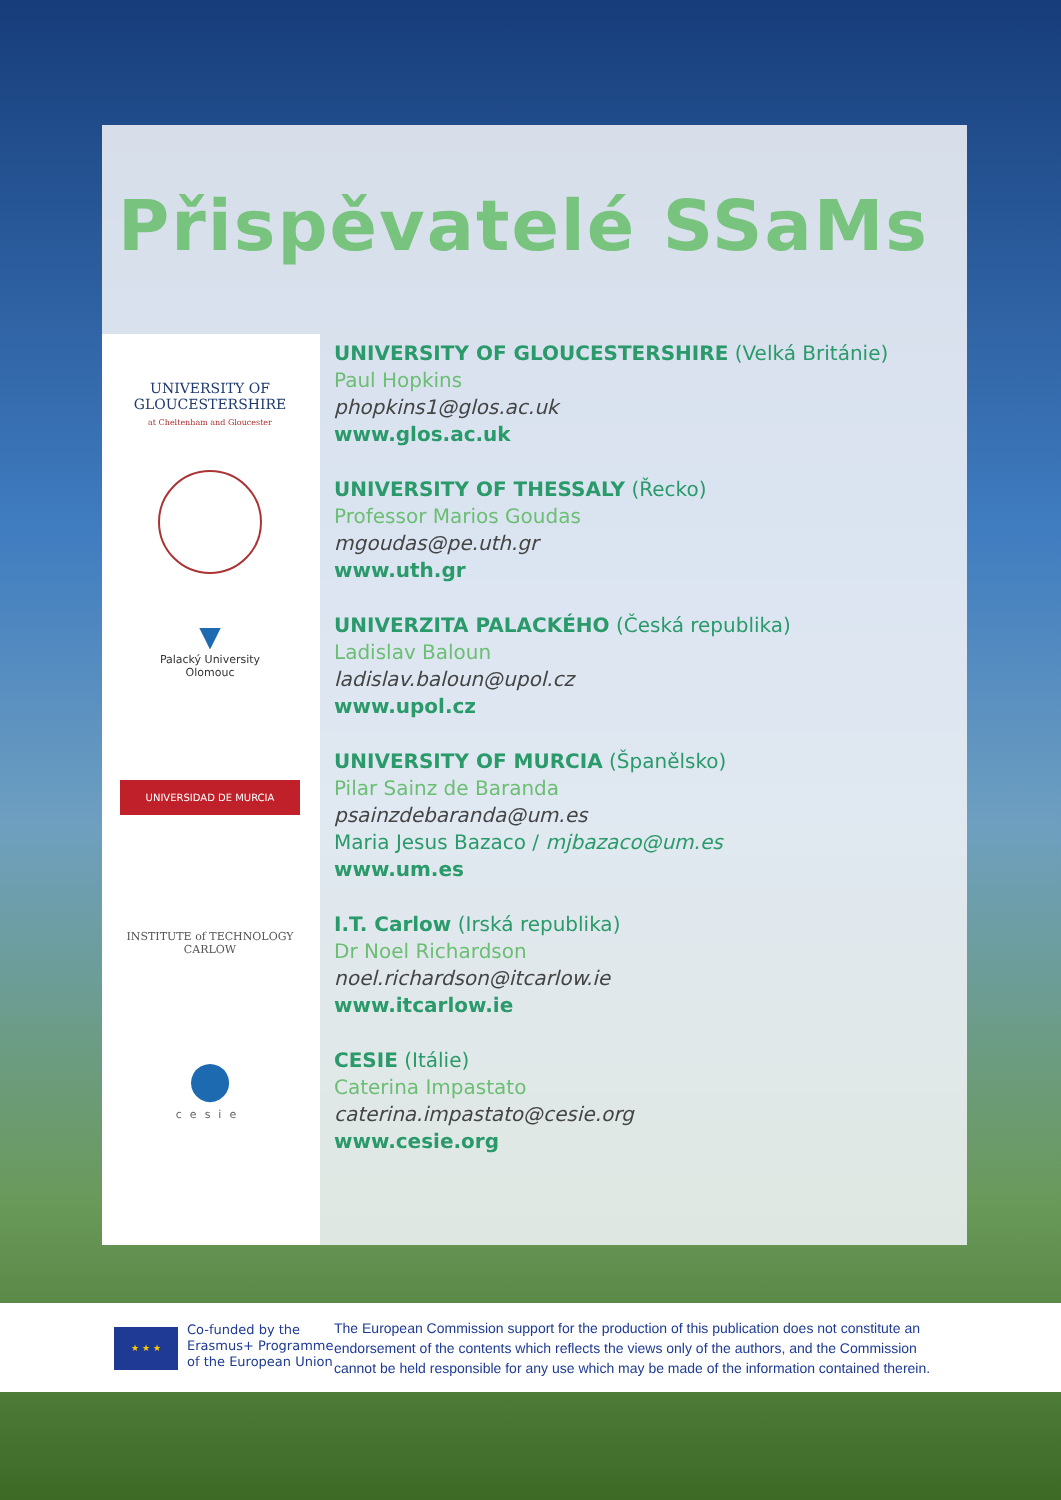Přispěvatelé SSaMs
UNIVERSITY OF GLOUCESTERSHIRE
at Cheltenham and Gloucester
▼
Palacký University
Olomouc
UNIVERSIDAD DE MURCIA
INSTITUTE of TECHNOLOGY
CARLOW
●
cesie
UNIVERSITY OF GLOUCESTERSHIRE (Velká Británie)
Paul Hopkins
phopkins1@glos.ac.uk
www.glos.ac.uk
UNIVERSITY OF THESSALY (Řecko)
Professor Marios Goudas
mgoudas@pe.uth.gr
www.uth.gr
UNIVERZITA PALACKÉHO (Česká republika)
Ladislav Baloun
ladislav.baloun@upol.cz
www.upol.cz
UNIVERSITY OF MURCIA (Španělsko)
Pilar Sainz de Baranda
psainzdebaranda@um.es
Maria Jesus Bazaco / mjbazaco@um.es
www.um.es
I.T. Carlow (Irská republika)
Dr Noel Richardson
noel.richardson@itcarlow.ie
www.itcarlow.ie
CESIE (Itálie)
Caterina Impastato
caterina.impastato@cesie.org
www.cesie.org
★ ★ ★
Co-funded by the
Erasmus+ Programme
of the European Union
The European Commission support for the production of this publication does not constitute an endorsement of the contents which reflects the views only of the authors, and the Commission cannot be held responsible for any use which may be made of the information contained therein.